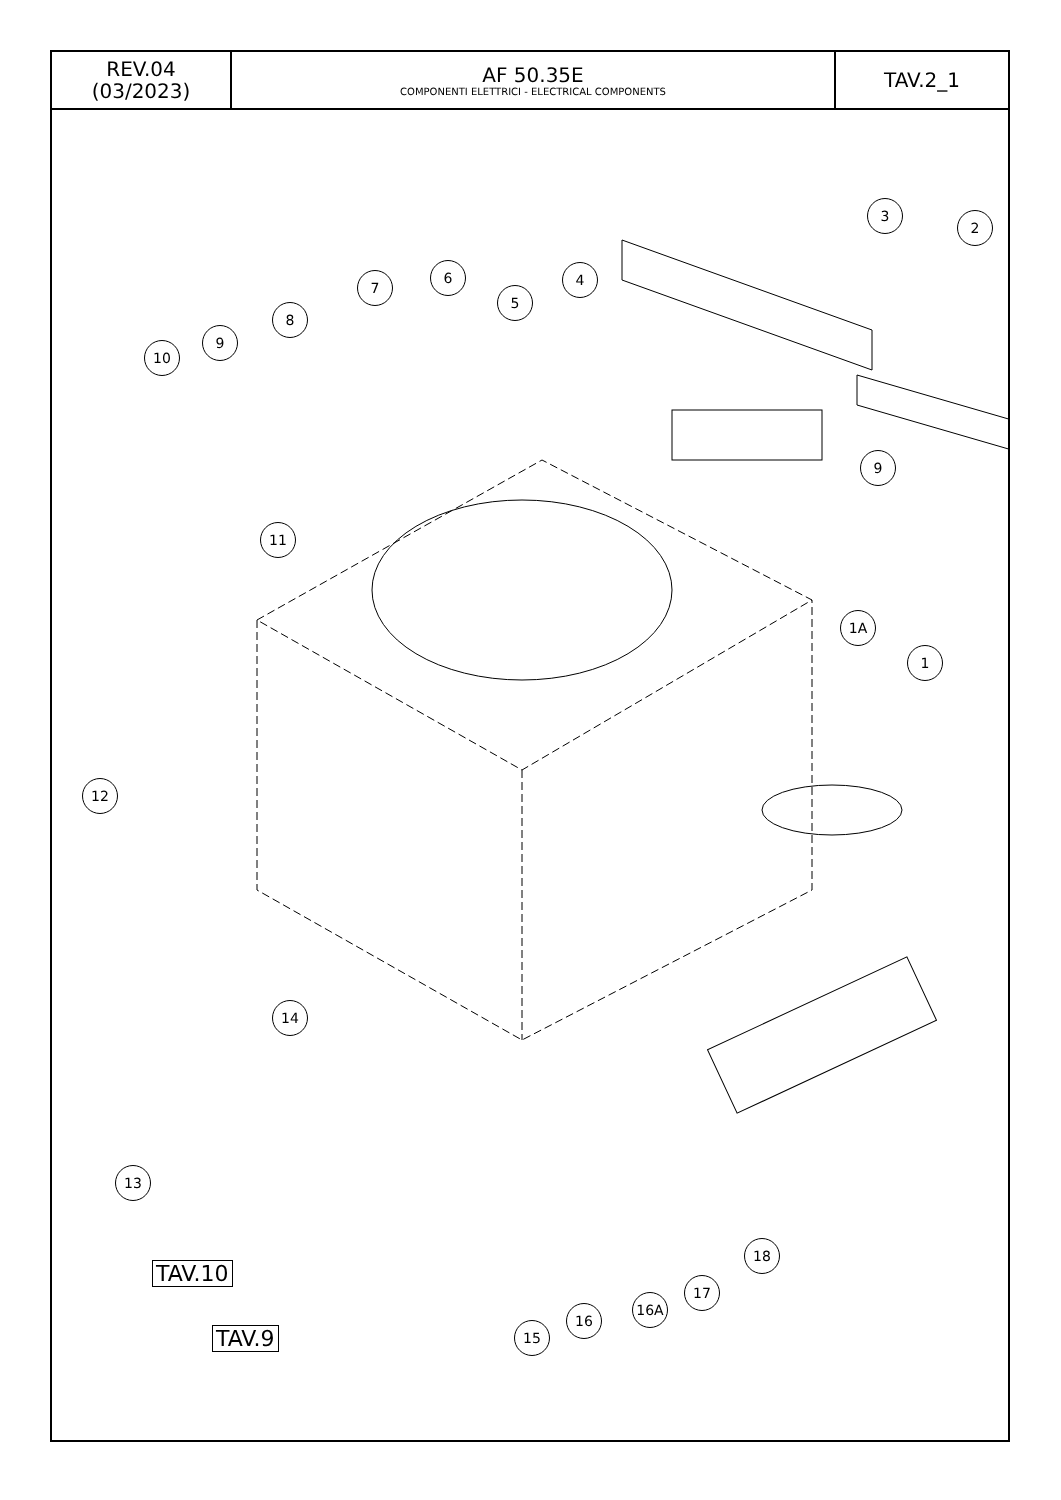| REV.04 (03/2023) | AF 50.35E COMPONENTI ELETTRICI - ELECTRICAL COMPONENTS | TAV.2_1 |
3
2
4
5
6
7
8
9
10
9
11
1A
1
12
14
13
18
17
16A
16
15
TAV.10
TAV.9